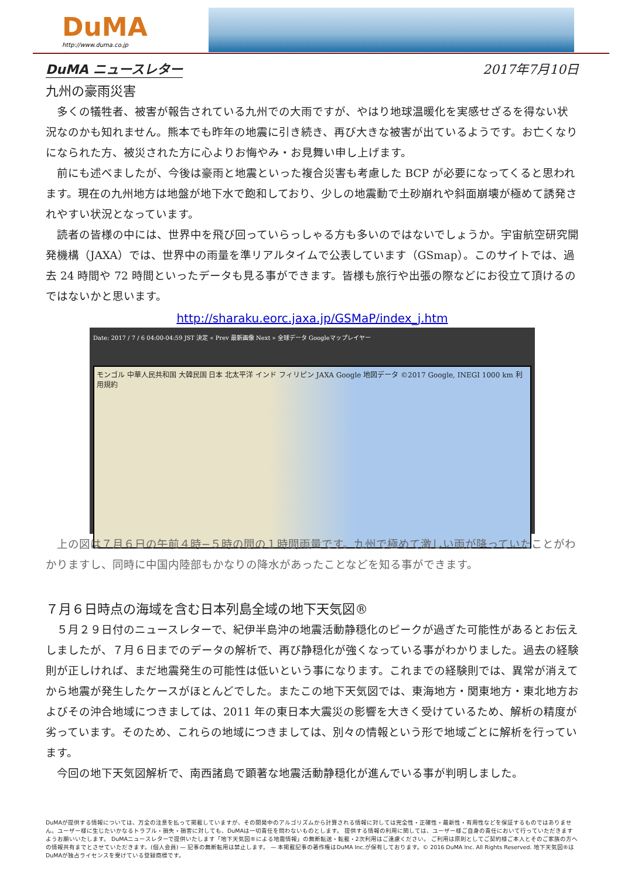DuMA
http://www.duma.co.jp
DuMA ニュースレター 2017年7月10日
九州の豪雨災害
多くの犠牲者、被害が報告されている九州での大雨ですが、やはり地球温暖化を実感せざるを得ない状況なのかも知れません。熊本でも昨年の地震に引き続き、再び大きな被害が出ているようです。お亡くなりになられた方、被災された方に心よりお悔やみ・お見舞い申し上げます。
前にも述べましたが、今後は豪雨と地震といった複合災害も考慮した BCP が必要になってくると思われます。現在の九州地方は地盤が地下水で飽和しており、少しの地震動で土砂崩れや斜面崩壊が極めて誘発されやすい状況となっています。
読者の皆様の中には、世界中を飛び回っていらっしゃる方も多いのではないでしょうか。宇宙航空研究開発機構（JAXA）では、世界中の雨量を準リアルタイムで公表しています（GSmap）。このサイトでは、過去 24 時間や 72 時間といったデータも見る事ができます。皆様も旅行や出張の際などにお役立て頂けるのではないかと思います。
http://sharaku.eorc.jaxa.jp/GSMaP/index_j.htm
Date: 2017 / 7 / 6 04:00-04:59 JST 決定 « Prev 最新画像 Next » 全球データ Googleマップレイヤー
モンゴル 中華人民共和国 大韓民国 日本 北太平洋 インド フィリピン JAXA Google 地図データ ©2017 Google, INEGI 1000 km 利用規約
上の図は７月６日の午前４時−５時の間の１時間雨量です。九州で極めて激しい雨が降っていたことがわかりますし、同時に中国内陸部もかなりの降水があったことなどを知る事ができます。
７月６日時点の海域を含む日本列島全域の地下天気図®
５月２９日付のニュースレターで、紀伊半島沖の地震活動静穏化のピークが過ぎた可能性があるとお伝えしましたが、７月６日までのデータの解析で、再び静穏化が強くなっている事がわかりました。過去の経験則が正しければ、まだ地震発生の可能性は低いという事になります。これまでの経験則では、異常が消えてから地震が発生したケースがほとんどでした。またこの地下天気図では、東海地方・関東地方・東北地方およびその沖合地域につきましては、2011 年の東日本大震災の影響を大きく受けているため、解析の精度が劣っています。そのため、これらの地域につきましては、別々の情報という形で地域ごとに解析を行っています。
今回の地下天気図解析で、南西諸島で顕著な地震活動静穏化が進んでいる事が判明しました。
DuMAが提供する情報については、万全の注意を払って掲載していますが、その開発中のアルゴリズムから計算される情報に対しては完全性・正確性・最新性・有用性などを保証するものではありません。ユーザー様に生じたいかなるトラブル・損失・損害に対しても、DuMAは一切責任を問わないものとします。 提供する情報の利用に関しては、ユーザー様ご自身の責任において行っていただきますようお願いいたします。 DuMAニュースレターで提供いたします「地下天気図®による地震情報」の無断転送・転載・2次利用はご遠慮ください。 ご利用は原則としてご契約様ご本人とそのご家族の方への情報共有までとさせていただきます。(個人会員) — 記事の無断転用は禁止します。 — 本掲載記事の著作権はDuMA Inc.が保有しております。© 2016 DuMA Inc. All Rights Reserved. 地下天気図®は DuMAが独占ライセンスを受けている登録商標です。